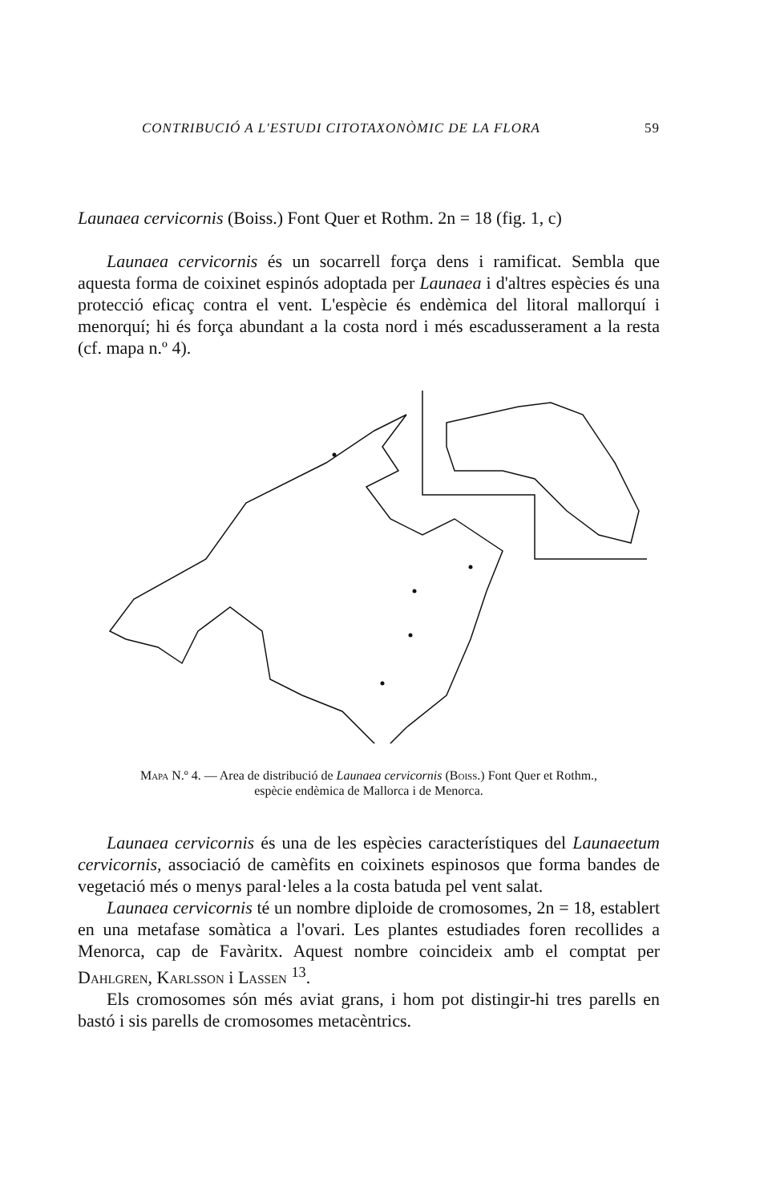CONTRIBUCIÓ A L'ESTUDI CITOTAXONÒMIC DE LA FLORA 59
Launaea cervicornis (Boiss.) Font Quer et Rothm. 2n = 18 (fig. 1, c)
Launaea cervicornis és un socarrell força dens i ramificat. Sembla que aquesta forma de coixinet espinós adoptada per Launaea i d'altres espècies és una protecció eficaç contra el vent. L'espècie és endèmica del litoral mallorquí i menorquí; hi és força abundant a la costa nord i més escadusserament a la resta (cf. mapa n.º 4).
Mapa N.º 4. — Area de distribució de Launaea cervicornis (Boiss.) Font Quer et Rothm.,
espècie endèmica de Mallorca i de Menorca.
Launaea cervicornis és una de les espècies característiques del Launaeetum cervicornis, associació de camèfits en coixinets espinosos que forma bandes de vegetació més o menys paral·leles a la costa batuda pel vent salat.
Launaea cervicornis té un nombre diploide de cromosomes, 2n = 18, establert en una metafase somàtica a l'ovari. Les plantes estudiades foren recollides a Menorca, cap de Favàritx. Aquest nombre coincideix amb el comptat per Dahlgren, Karlsson i Lassen <sup>13</sup>.
Els cromosomes són més aviat grans, i hom pot distingir-hi tres parells en bastó i sis parells de cromosomes metacèntrics.